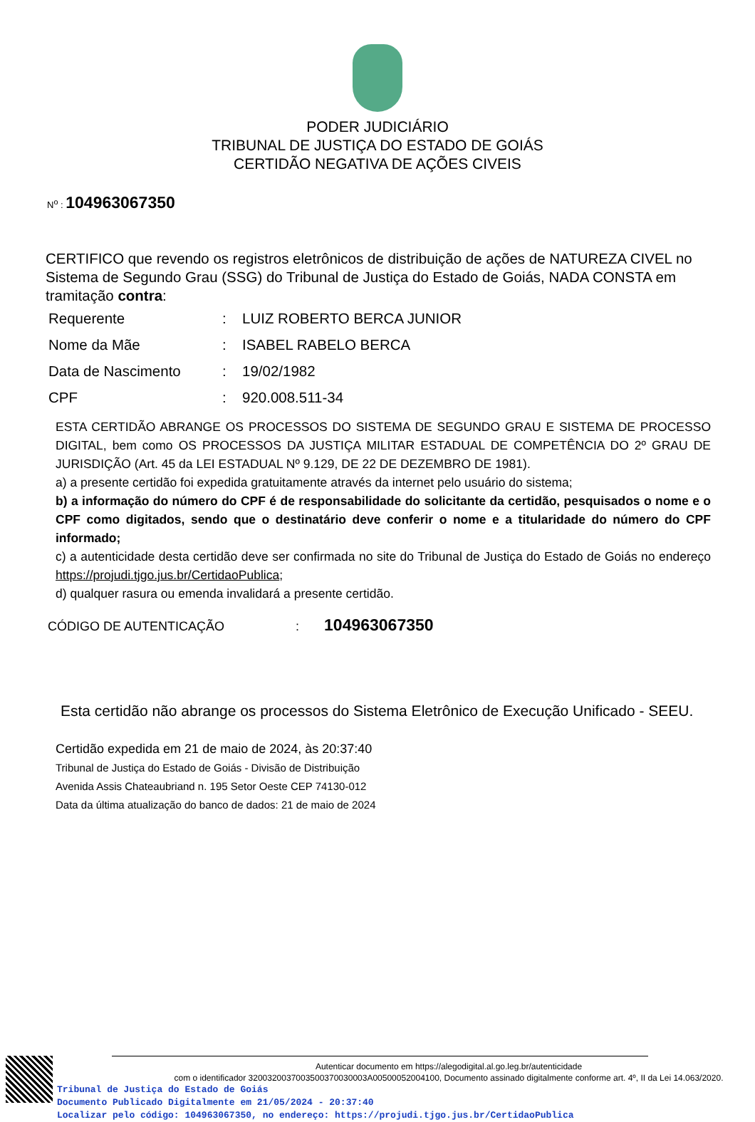PODER JUDICIÁRIO
TRIBUNAL DE JUSTIÇA DO ESTADO DE GOIÁS
CERTIDÃO NEGATIVA DE AÇÕES CIVEIS
N<sup>o</sup> : 104963067350
CERTIFICO que revendo os registros eletrônicos de distribuição de ações de NATUREZA CIVEL no Sistema de Segundo Grau (SSG) do Tribunal de Justiça do Estado de Goiás, NADA CONSTA em tramitação contra:
| Requerente | : | LUIZ ROBERTO BERCA JUNIOR |
| Nome da Mãe | : | ISABEL RABELO BERCA |
| Data de Nascimento | : | 19/02/1982 |
| CPF | : | 920.008.511-34 |
ESTA CERTIDÃO ABRANGE OS PROCESSOS DO SISTEMA DE SEGUNDO GRAU E SISTEMA DE PROCESSO DIGITAL, bem como OS PROCESSOS DA JUSTIÇA MILITAR ESTADUAL DE COMPETÊNCIA DO 2º GRAU DE JURISDIÇÃO (Art. 45 da LEI ESTADUAL Nº 9.129, DE 22 DE DEZEMBRO DE 1981).
a) a presente certidão foi expedida gratuitamente através da internet pelo usuário do sistema;
b) a informação do número do CPF é de responsabilidade do solicitante da certidão, pesquisados o nome e o CPF como digitados, sendo que o destinatário deve conferir o nome e a titularidade do número do CPF informado;
c) a autenticidade desta certidão deve ser confirmada no site do Tribunal de Justiça do Estado de Goiás no endereço https://projudi.tjgo.jus.br/CertidaoPublica;
d) qualquer rasura ou emenda invalidará a presente certidão.
CÓDIGO DE AUTENTICAÇÃO : 104963067350
Esta certidão não abrange os processos do Sistema Eletrônico de Execução Unificado - SEEU.
Certidão expedida em 21 de maio de 2024, às 20:37:40
Tribunal de Justiça do Estado de Goiás - Divisão de Distribuição
Avenida Assis Chateaubriand n. 195 Setor Oeste CEP 74130-012
Data da última atualização do banco de dados: 21 de maio de 2024
Autenticar documento em https://alegodigital.al.go.leg.br/autenticidade
com o identificador 3200320037003500370030003A00500052004100, Documento assinado digitalmente conforme art. 4º, II da Lei 14.063/2020.
Tribunal de Justiça do Estado de Goiás
Documento Publicado Digitalmente em 21/05/2024 - 20:37:40
Localizar pelo código: 104963067350, no endereço: https://projudi.tjgo.jus.br/CertidaoPublica